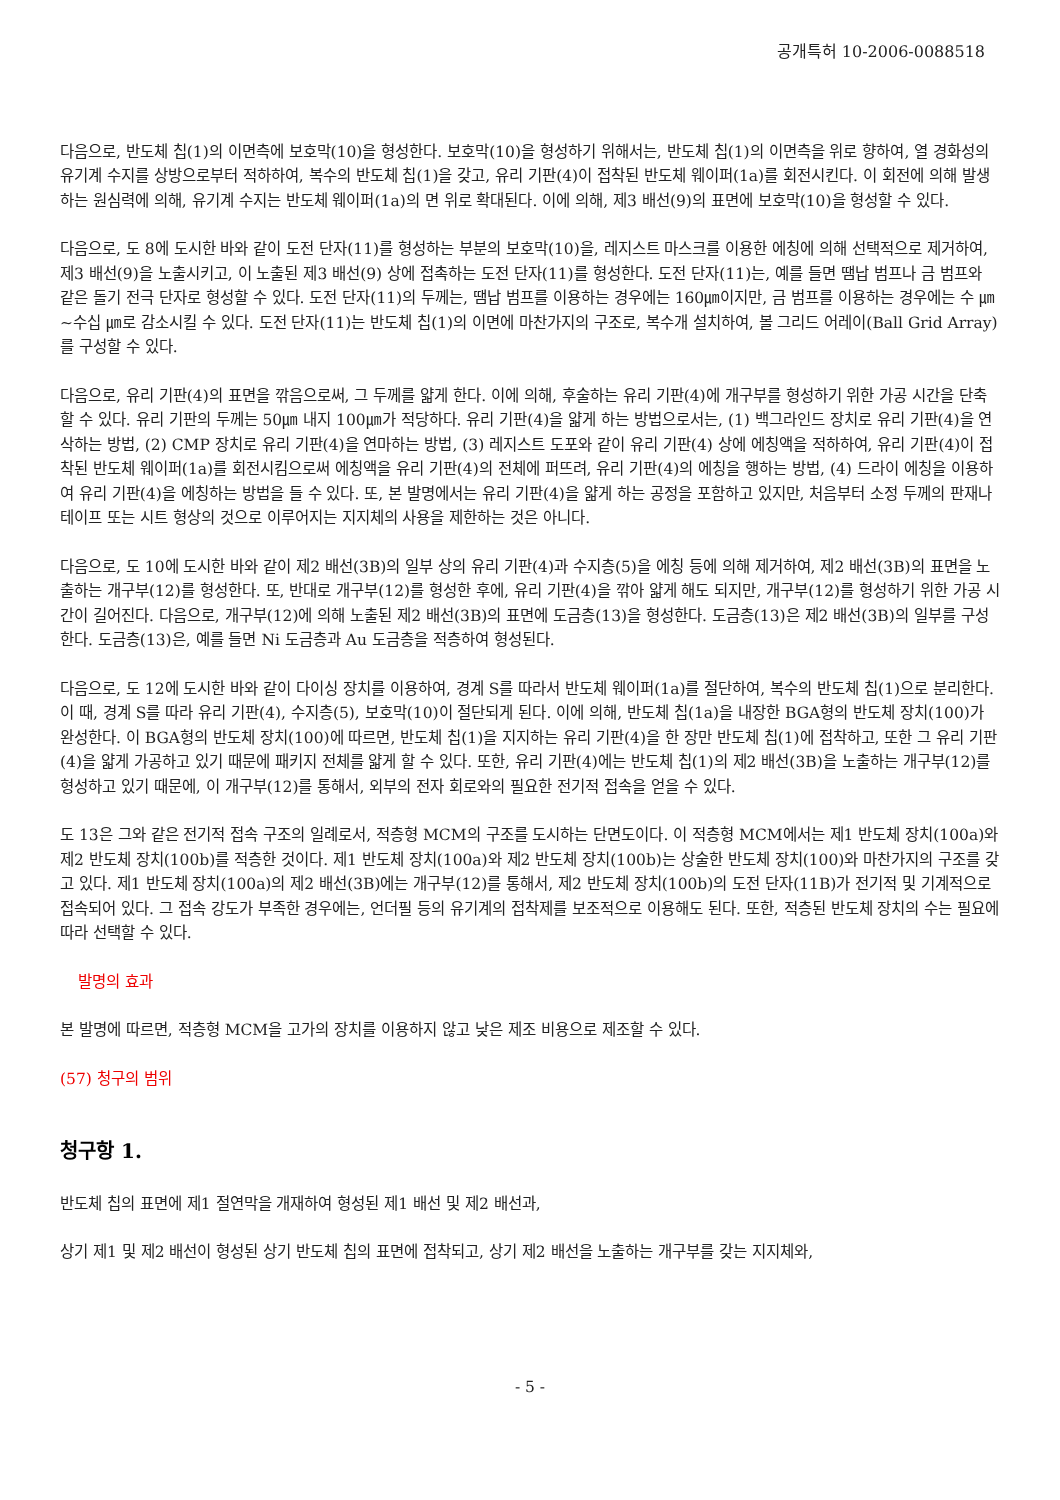공개특허 10-2006-0088518
다음으로, 반도체 칩(1)의 이면측에 보호막(10)을 형성한다. 보호막(10)을 형성하기 위해서는, 반도체 칩(1)의 이면측을 위로 향하여, 열 경화성의 유기계 수지를 상방으로부터 적하하여, 복수의 반도체 칩(1)을 갖고, 유리 기판(4)이 접착된 반도체 웨이퍼(1a)를 회전시킨다. 이 회전에 의해 발생하는 원심력에 의해, 유기계 수지는 반도체 웨이퍼(1a)의 면 위로 확대된다. 이에 의해, 제3 배선(9)의 표면에 보호막(10)을 형성할 수 있다.
다음으로, 도 8에 도시한 바와 같이 도전 단자(11)를 형성하는 부분의 보호막(10)을, 레지스트 마스크를 이용한 에칭에 의해 선택적으로 제거하여, 제3 배선(9)을 노출시키고, 이 노출된 제3 배선(9) 상에 접촉하는 도전 단자(11)를 형성한다. 도전 단자(11)는, 예를 들면 땜납 범프나 금 범프와 같은 돌기 전극 단자로 형성할 수 있다. 도전 단자(11)의 두께는, 땜납 범프를 이용하는 경우에는 160㎛이지만, 금 범프를 이용하는 경우에는 수 ㎛∼수십 ㎛로 감소시킬 수 있다. 도전 단자(11)는 반도체 칩(1)의 이면에 마찬가지의 구조로, 복수개 설치하여, 볼 그리드 어레이(Ball Grid Array)를 구성할 수 있다.
다음으로, 유리 기판(4)의 표면을 깎음으로써, 그 두께를 얇게 한다. 이에 의해, 후술하는 유리 기판(4)에 개구부를 형성하기 위한 가공 시간을 단축할 수 있다. 유리 기판의 두께는 50㎛ 내지 100㎛가 적당하다. 유리 기판(4)을 얇게 하는 방법으로서는, (1) 백그라인드 장치로 유리 기판(4)을 연삭하는 방법, (2) CMP 장치로 유리 기판(4)을 연마하는 방법, (3) 레지스트 도포와 같이 유리 기판(4) 상에 에칭액을 적하하여, 유리 기판(4)이 접착된 반도체 웨이퍼(1a)를 회전시킴으로써 에칭액을 유리 기판(4)의 전체에 퍼뜨려, 유리 기판(4)의 에칭을 행하는 방법, (4) 드라이 에칭을 이용하여 유리 기판(4)을 에칭하는 방법을 들 수 있다. 또, 본 발명에서는 유리 기판(4)을 얇게 하는 공정을 포함하고 있지만, 처음부터 소정 두께의 판재나 테이프 또는 시트 형상의 것으로 이루어지는 지지체의 사용을 제한하는 것은 아니다.
다음으로, 도 10에 도시한 바와 같이 제2 배선(3B)의 일부 상의 유리 기판(4)과 수지층(5)을 에칭 등에 의해 제거하여, 제2 배선(3B)의 표면을 노출하는 개구부(12)를 형성한다. 또, 반대로 개구부(12)를 형성한 후에, 유리 기판(4)을 깎아 얇게 해도 되지만, 개구부(12)를 형성하기 위한 가공 시간이 길어진다. 다음으로, 개구부(12)에 의해 노출된 제2 배선(3B)의 표면에 도금층(13)을 형성한다. 도금층(13)은 제2 배선(3B)의 일부를 구성한다. 도금층(13)은, 예를 들면 Ni 도금층과 Au 도금층을 적층하여 형성된다.
다음으로, 도 12에 도시한 바와 같이 다이싱 장치를 이용하여, 경계 S를 따라서 반도체 웨이퍼(1a)를 절단하여, 복수의 반도체 칩(1)으로 분리한다. 이 때, 경계 S를 따라 유리 기판(4), 수지층(5), 보호막(10)이 절단되게 된다. 이에 의해, 반도체 칩(1a)을 내장한 BGA형의 반도체 장치(100)가 완성한다. 이 BGA형의 반도체 장치(100)에 따르면, 반도체 칩(1)을 지지하는 유리 기판(4)을 한 장만 반도체 칩(1)에 접착하고, 또한 그 유리 기판(4)을 얇게 가공하고 있기 때문에 패키지 전체를 얇게 할 수 있다. 또한, 유리 기판(4)에는 반도체 칩(1)의 제2 배선(3B)을 노출하는 개구부(12)를 형성하고 있기 때문에, 이 개구부(12)를 통해서, 외부의 전자 회로와의 필요한 전기적 접속을 얻을 수 있다.
도 13은 그와 같은 전기적 접속 구조의 일례로서, 적층형 MCM의 구조를 도시하는 단면도이다. 이 적층형 MCM에서는 제1 반도체 장치(100a)와 제2 반도체 장치(100b)를 적층한 것이다. 제1 반도체 장치(100a)와 제2 반도체 장치(100b)는 상술한 반도체 장치(100)와 마찬가지의 구조를 갖고 있다. 제1 반도체 장치(100a)의 제2 배선(3B)에는 개구부(12)를 통해서, 제2 반도체 장치(100b)의 도전 단자(11B)가 전기적 및 기계적으로 접속되어 있다. 그 접속 강도가 부족한 경우에는, 언더필 등의 유기계의 접착제를 보조적으로 이용해도 된다. 또한, 적층된 반도체 장치의 수는 필요에 따라 선택할 수 있다.
발명의 효과
본 발명에 따르면, 적층형 MCM을 고가의 장치를 이용하지 않고 낮은 제조 비용으로 제조할 수 있다.
(57) 청구의 범위
청구항 1.
반도체 칩의 표면에 제1 절연막을 개재하여 형성된 제1 배선 및 제2 배선과,
상기 제1 및 제2 배선이 형성된 상기 반도체 칩의 표면에 접착되고, 상기 제2 배선을 노출하는 개구부를 갖는 지지체와,
- 5 -